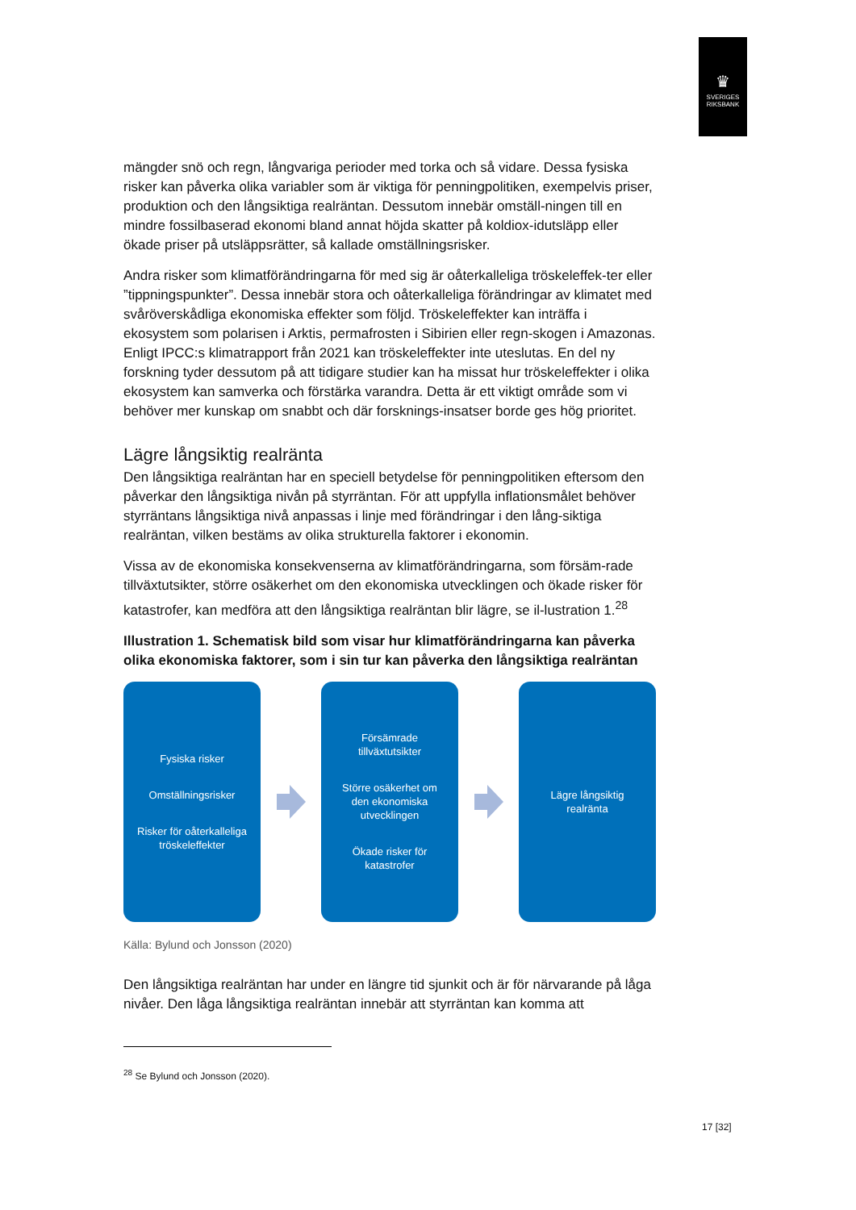♛
SVERIGES
RIKSBANK
mängder snö och regn, långvariga perioder med torka och så vidare. Dessa fysiska risker kan påverka olika variabler som är viktiga för penningpolitiken, exempelvis priser, produktion och den långsiktiga realräntan. Dessutom innebär omställ-ningen till en mindre fossilbaserad ekonomi bland annat höjda skatter på koldiox-idutsläpp eller ökade priser på utsläppsrätter, så kallade omställningsrisker.
Andra risker som klimatförändringarna för med sig är oåterkalleliga tröskeleffek-ter eller ”tippningspunkter”. Dessa innebär stora och oåterkalleliga förändringar av klimatet med svåröverskådliga ekonomiska effekter som följd. Tröskeleffekter kan inträffa i ekosystem som polarisen i Arktis, permafrosten i Sibirien eller regn-skogen i Amazonas. Enligt IPCC:s klimatrapport från 2021 kan tröskeleffekter inte uteslutas. En del ny forskning tyder dessutom på att tidigare studier kan ha missat hur tröskeleffekter i olika ekosystem kan samverka och förstärka varandra. Detta är ett viktigt område som vi behöver mer kunskap om snabbt och där forsknings-insatser borde ges hög prioritet.
Lägre långsiktig realränta
Den långsiktiga realräntan har en speciell betydelse för penningpolitiken eftersom den påverkar den långsiktiga nivån på styrräntan. För att uppfylla inflationsmålet behöver styrräntans långsiktiga nivå anpassas i linje med förändringar i den lång-siktiga realräntan, vilken bestäms av olika strukturella faktorer i ekonomin.
Vissa av de ekonomiska konsekvenserna av klimatförändringarna, som försäm-rade tillväxtutsikter, större osäkerhet om den ekonomiska utvecklingen och ökade risker för katastrofer, kan medföra att den långsiktiga realräntan blir lägre, se il-lustration 1.<sup>28</sup>
Illustration 1. Schematisk bild som visar hur klimatförändringarna kan påverka olika ekonomiska faktorer, som i sin tur kan påverka den långsiktiga realräntan
Fysiska risker
Omställningsrisker
Risker för oåterkalleliga
tröskeleffekter
Försämrade
tillväxtutsikter
Större osäkerhet om
den ekonomiska
utvecklingen
Ökade risker för
katastrofer
Lägre långsiktig
realränta
Källa: Bylund och Jonsson (2020)
Den långsiktiga realräntan har under en längre tid sjunkit och är för närvarande på låga nivåer. Den låga långsiktiga realräntan innebär att styrräntan kan komma att
<sup>28</sup> Se Bylund och Jonsson (2020).
17 [32]